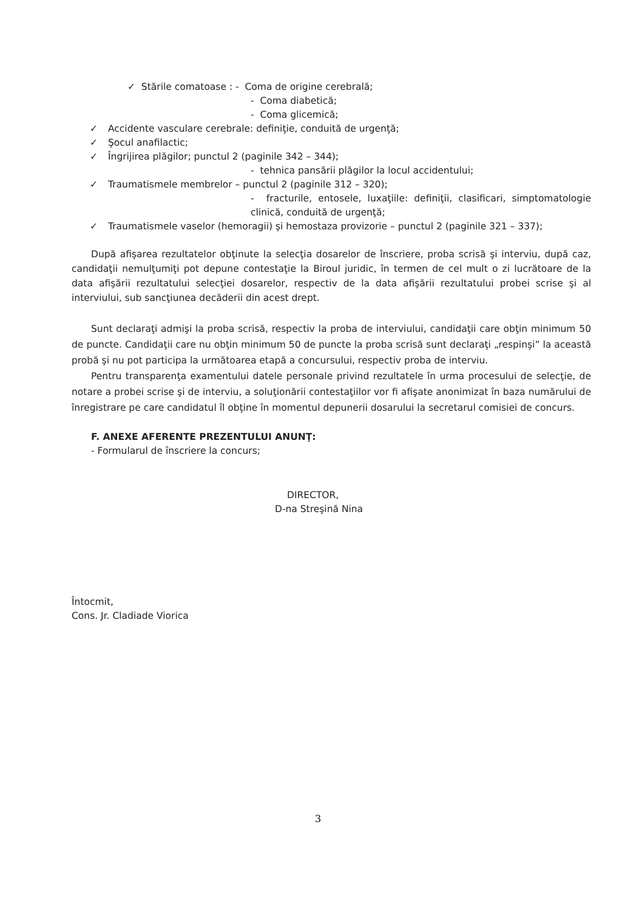✓ Stările comatoase : - Coma de origine cerebrală;
- Coma diabetică;
- Coma glicemică;
✓ Accidente vasculare cerebrale: definiţie, conduită de urgenţă;
✓ Şocul anafilactic;
✓ Îngrijirea plăgilor; punctul 2 (paginile 342 – 344);
- tehnica pansării plăgilor la locul accidentului;
✓ Traumatismele membrelor – punctul 2 (paginile 312 – 320);
- fracturile, entosele, luxaţiile: definiţii, clasificari, simptomatologie clinică, conduită de urgenţă;
✓ Traumatismele vaselor (hemoragii) şi hemostaza provizorie – punctul 2 (paginile 321 – 337);
După afişarea rezultatelor obţinute la selecţia dosarelor de înscriere, proba scrisă şi interviu, după caz, candidaţii nemulţumiţi pot depune contestaţie la Biroul juridic, în termen de cel mult o zi lucrătoare de la data afişării rezultatului selecţiei dosarelor, respectiv de la data afişării rezultatului probei scrise şi al interviului, sub sancţiunea decăderii din acest drept.
Sunt declaraţi admişi la proba scrisă, respectiv la proba de interviului, candidaţii care obţin minimum 50 de puncte. Candidaţii care nu obţin minimum 50 de puncte la proba scrisă sunt declaraţi „respinşi” la această probă şi nu pot participa la următoarea etapă a concursului, respectiv proba de interviu.
Pentru transparenţa examentului datele personale privind rezultatele în urma procesului de selecţie, de notare a probei scrise şi de interviu, a soluţionării contestaţiilor vor fi afişate anonimizat în baza numărului de înregistrare pe care candidatul îl obţine în momentul depunerii dosarului la secretarul comisiei de concurs.
F. ANEXE AFERENTE PREZENTULUI ANUNŢ:
- Formularul de înscriere la concurs;
DIRECTOR,
D-na Streşină Nina
Întocmit,
Cons. Jr. Cladiade Viorica
3